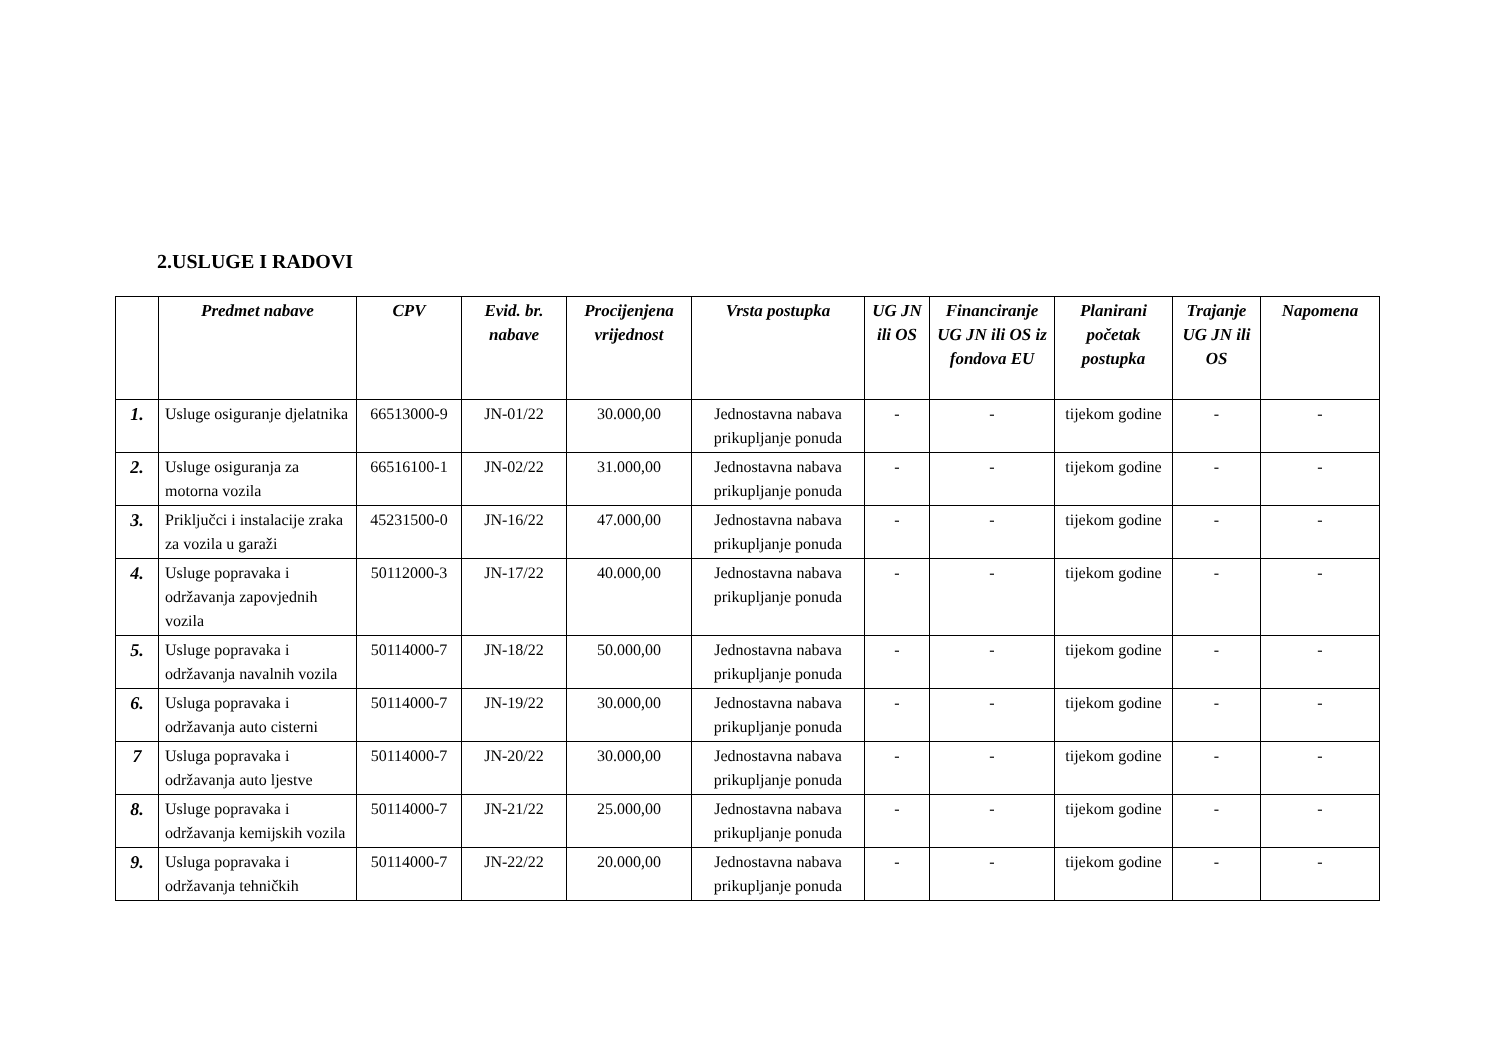2.USLUGE I RADOVI
| | Predmet nabave | CPV | Evid. br. nabave | Procijenjena vrijednost | Vrsta postupka | UG JN ili OS | Financiranje UG JN ili OS iz fondova EU | Planirani početak postupka | Trajanje UG JN ili OS | Napomena |
| --- | --- | --- | --- | --- | --- | --- | --- | --- | --- | --- |
| 1. | Usluge osiguranje djelatnika | 66513000-9 | JN-01/22 | 30.000,00 | Jednostavna nabava prikupljanje ponuda | - | - | tijekom godine | - | - |
| 2. | Usluge osiguranja za motorna vozila | 66516100-1 | JN-02/22 | 31.000,00 | Jednostavna nabava prikupljanje ponuda | - | - | tijekom godine | - | - |
| 3. | Priključci i instalacije zraka za vozila u garaži | 45231500-0 | JN-16/22 | 47.000,00 | Jednostavna nabava prikupljanje ponuda | - | - | tijekom godine | - | - |
| 4. | Usluge popravaka i održavanja zapovjednih vozila | 50112000-3 | JN-17/22 | 40.000,00 | Jednostavna nabava prikupljanje ponuda | - | - | tijekom godine | - | - |
| 5. | Usluge popravaka i održavanja navalnih vozila | 50114000-7 | JN-18/22 | 50.000,00 | Jednostavna nabava prikupljanje ponuda | - | - | tijekom godine | - | - |
| 6. | Usluga popravaka i održavanja auto cisterni | 50114000-7 | JN-19/22 | 30.000,00 | Jednostavna nabava prikupljanje ponuda | - | - | tijekom godine | - | - |
| 7 | Usluga popravaka i održavanja auto ljestve | 50114000-7 | JN-20/22 | 30.000,00 | Jednostavna nabava prikupljanje ponuda | - | - | tijekom godine | - | - |
| 8. | Usluge popravaka i održavanja kemijskih vozila | 50114000-7 | JN-21/22 | 25.000,00 | Jednostavna nabava prikupljanje ponuda | - | - | tijekom godine | - | - |
| 9. | Usluga popravaka i održavanja tehničkih | 50114000-7 | JN-22/22 | 20.000,00 | Jednostavna nabava prikupljanje ponuda | - | - | tijekom godine | - | - |